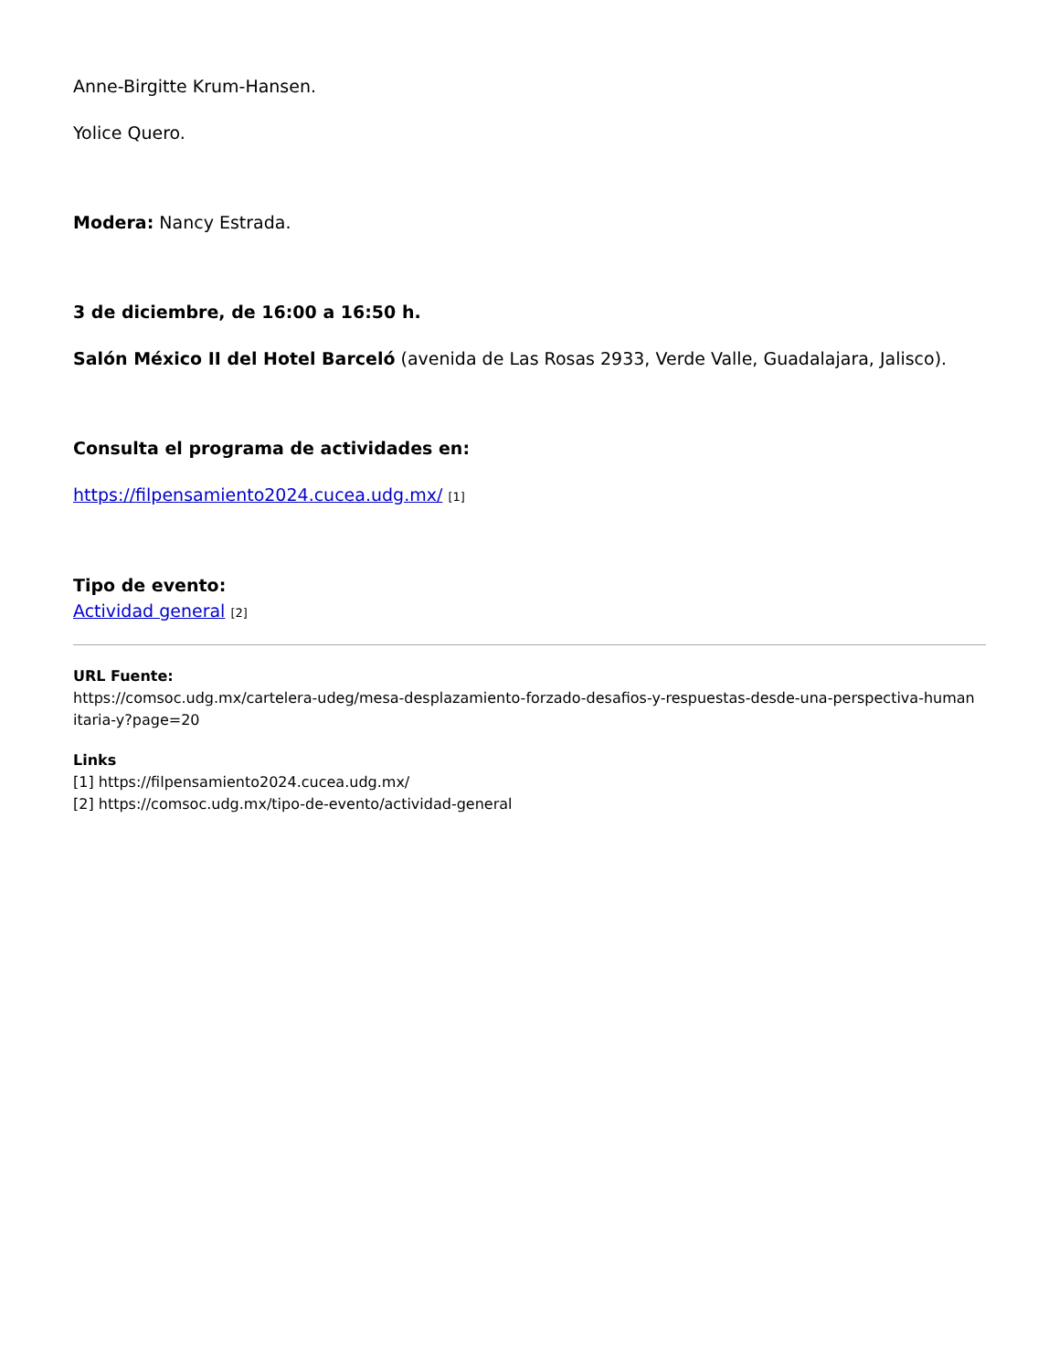Anne-Birgitte Krum-Hansen.
Yolice Quero.
Modera: Nancy Estrada.
3 de diciembre, de 16:00 a 16:50 h.
Salón México II del Hotel Barceló (avenida de Las Rosas 2933, Verde Valle, Guadalajara, Jalisco).
Consulta el programa de actividades en:
https://filpensamiento2024.cucea.udg.mx/ [1]
Tipo de evento:
Actividad general [2]
URL Fuente:
https://comsoc.udg.mx/cartelera-udeg/mesa-desplazamiento-forzado-desafios-y-respuestas-desde-una-perspectiva-human itaria-y?page=20
Links
[1] https://filpensamiento2024.cucea.udg.mx/
[2] https://comsoc.udg.mx/tipo-de-evento/actividad-general